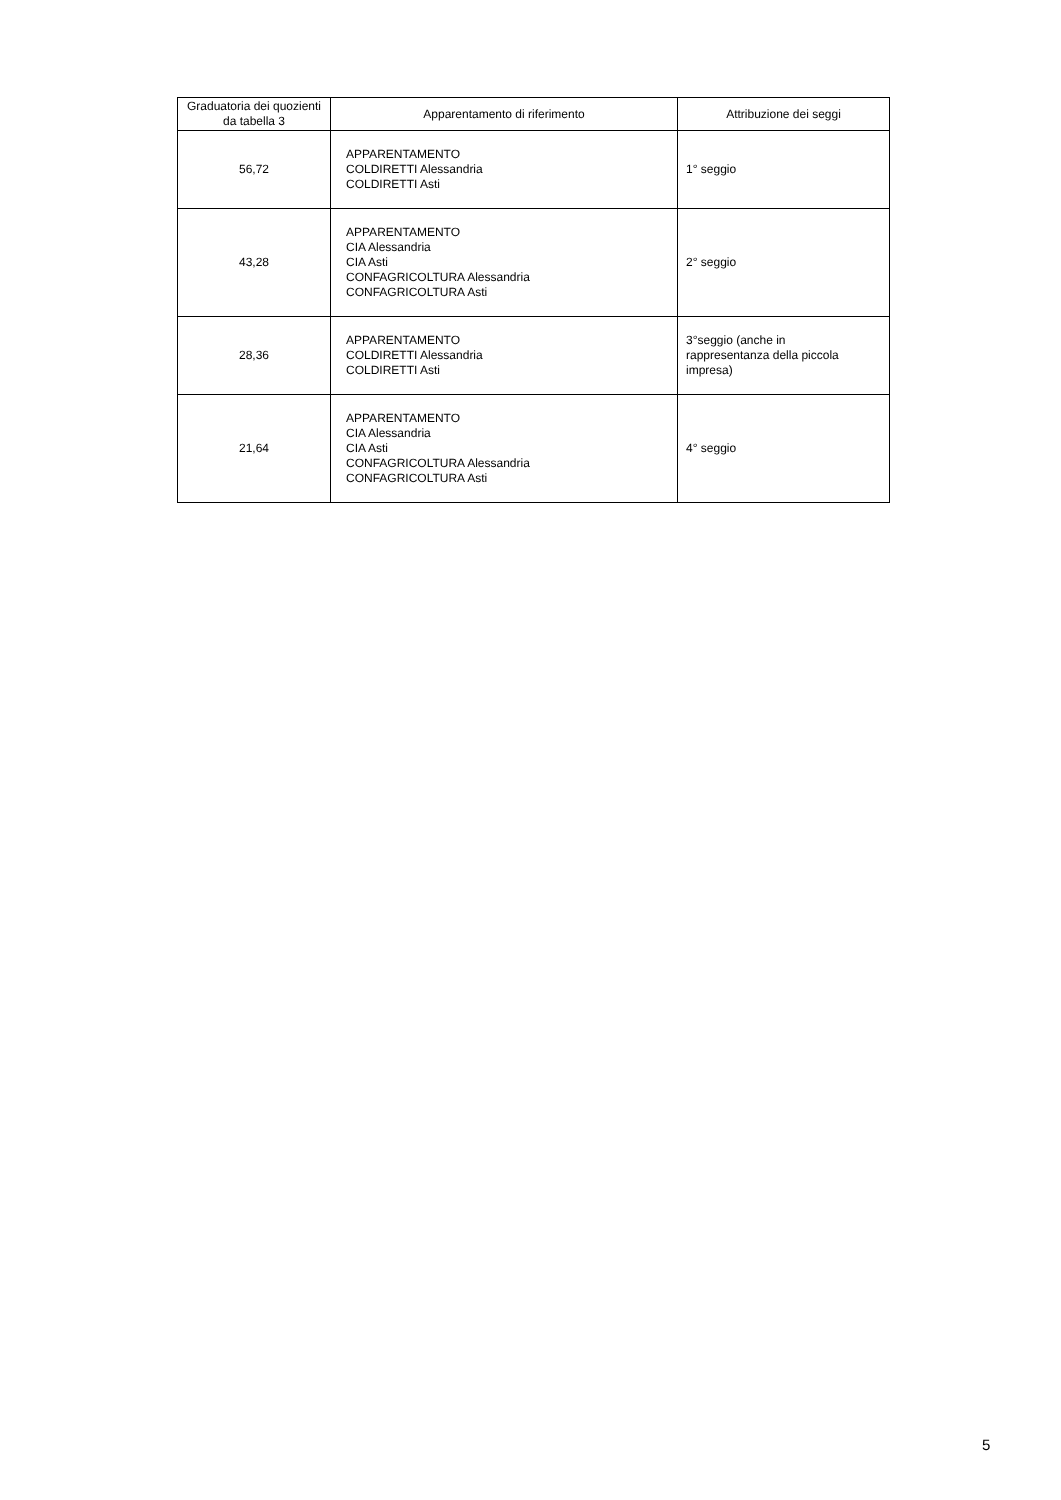| Graduatoria dei quozienti da tabella 3 | Apparentamento di riferimento | Attribuzione dei seggi |
| --- | --- | --- |
| 56,72 | APPARENTAMENTO COLDIRETTI Alessandria COLDIRETTI Asti | 1° seggio |
| 43,28 | APPARENTAMENTO CIA Alessandria CIA Asti CONFAGRICOLTURA Alessandria CONFAGRICOLTURA Asti | 2° seggio |
| 28,36 | APPARENTAMENTO COLDIRETTI Alessandria COLDIRETTI Asti | 3°seggio (anche in rappresentanza della piccola impresa) |
| 21,64 | APPARENTAMENTO CIA Alessandria CIA Asti CONFAGRICOLTURA Alessandria CONFAGRICOLTURA Asti | 4° seggio |
5